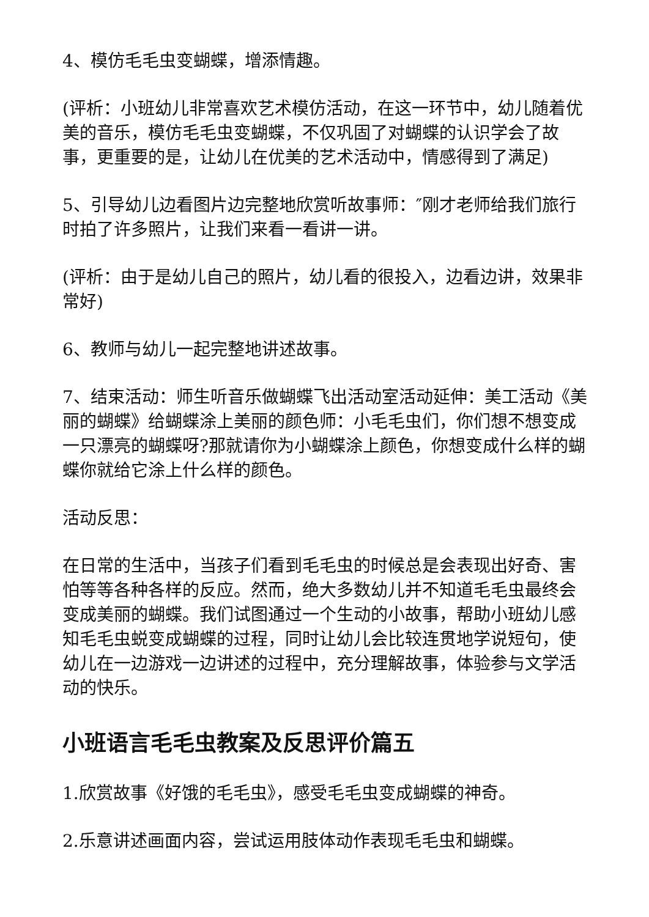4、模仿毛毛虫变蝴蝶，增添情趣。
(评析：小班幼儿非常喜欢艺术模仿活动，在这一环节中，幼儿随着优美的音乐，模仿毛毛虫变蝴蝶，不仅巩固了对蝴蝶的认识学会了故事，更重要的是，让幼儿在优美的艺术活动中，情感得到了满足)
5、引导幼儿边看图片边完整地欣赏听故事师：″刚才老师给我们旅行时拍了许多照片，让我们来看一看讲一讲。
(评析：由于是幼儿自己的照片，幼儿看的很投入，边看边讲，效果非常好)
6、教师与幼儿一起完整地讲述故事。
7、结束活动：师生听音乐做蝴蝶飞出活动室活动延伸：美工活动《美丽的蝴蝶》给蝴蝶涂上美丽的颜色师：小毛毛虫们，你们想不想变成一只漂亮的蝴蝶呀?那就请你为小蝴蝶涂上颜色，你想变成什么样的蝴蝶你就给它涂上什么样的颜色。
活动反思：
在日常的生活中，当孩子们看到毛毛虫的时候总是会表现出好奇、害怕等等各种各样的反应。然而，绝大多数幼儿并不知道毛毛虫最终会变成美丽的蝴蝶。我们试图通过一个生动的小故事，帮助小班幼儿感知毛毛虫蜕变成蝴蝶的过程，同时让幼儿会比较连贯地学说短句，使幼儿在一边游戏一边讲述的过程中，充分理解故事，体验参与文学活动的快乐。
小班语言毛毛虫教案及反思评价篇五
1.欣赏故事《好饿的毛毛虫》，感受毛毛虫变成蝴蝶的神奇。
2.乐意讲述画面内容，尝试运用肢体动作表现毛毛虫和蝴蝶。